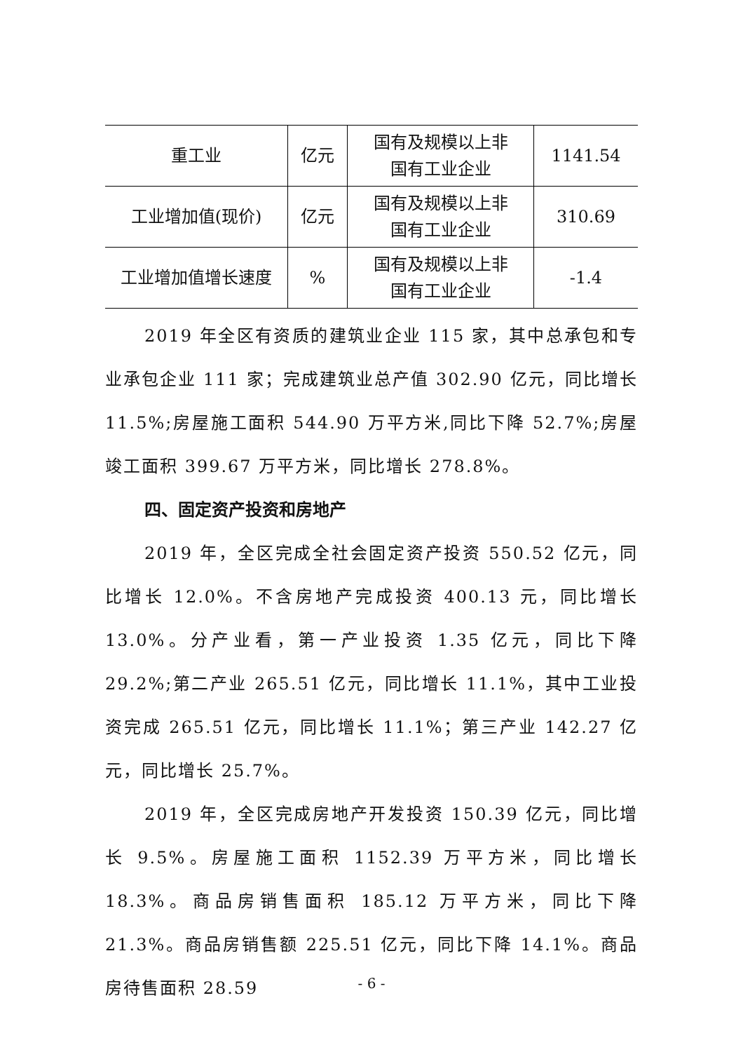| 重工业 | 亿元 | 国有及规模以上非 国有工业企业 | 1141.54 |
| 工业增加值(现价) | 亿元 | 国有及规模以上非 国有工业企业 | 310.69 |
| 工业增加值增长速度 | % | 国有及规模以上非 国有工业企业 | -1.4 |
2019 年全区有资质的建筑业企业 115 家，其中总承包和专业承包企业 111 家；完成建筑业总产值 302.90 亿元，同比增长 11.5%;房屋施工面积 544.90 万平方米,同比下降 52.7%;房屋竣工面积 399.67 万平方米，同比增长 278.8%。
四、固定资产投资和房地产
2019 年，全区完成全社会固定资产投资 550.52 亿元，同比增长 12.0%。不含房地产完成投资 400.13 元，同比增长 13.0%。分产业看，第一产业投资 1.35 亿元，同比下降 29.2%;第二产业 265.51 亿元，同比增长 11.1%，其中工业投资完成 265.51 亿元，同比增长 11.1%；第三产业 142.27 亿元，同比增长 25.7%。
2019 年，全区完成房地产开发投资 150.39 亿元，同比增长 9.5%。房屋施工面积 1152.39 万平方米，同比增长 18.3%。商品房销售面积 185.12 万平方米，同比下降 21.3%。商品房销售额 225.51 亿元，同比下降 14.1%。商品房待售面积 28.59
- 6 -